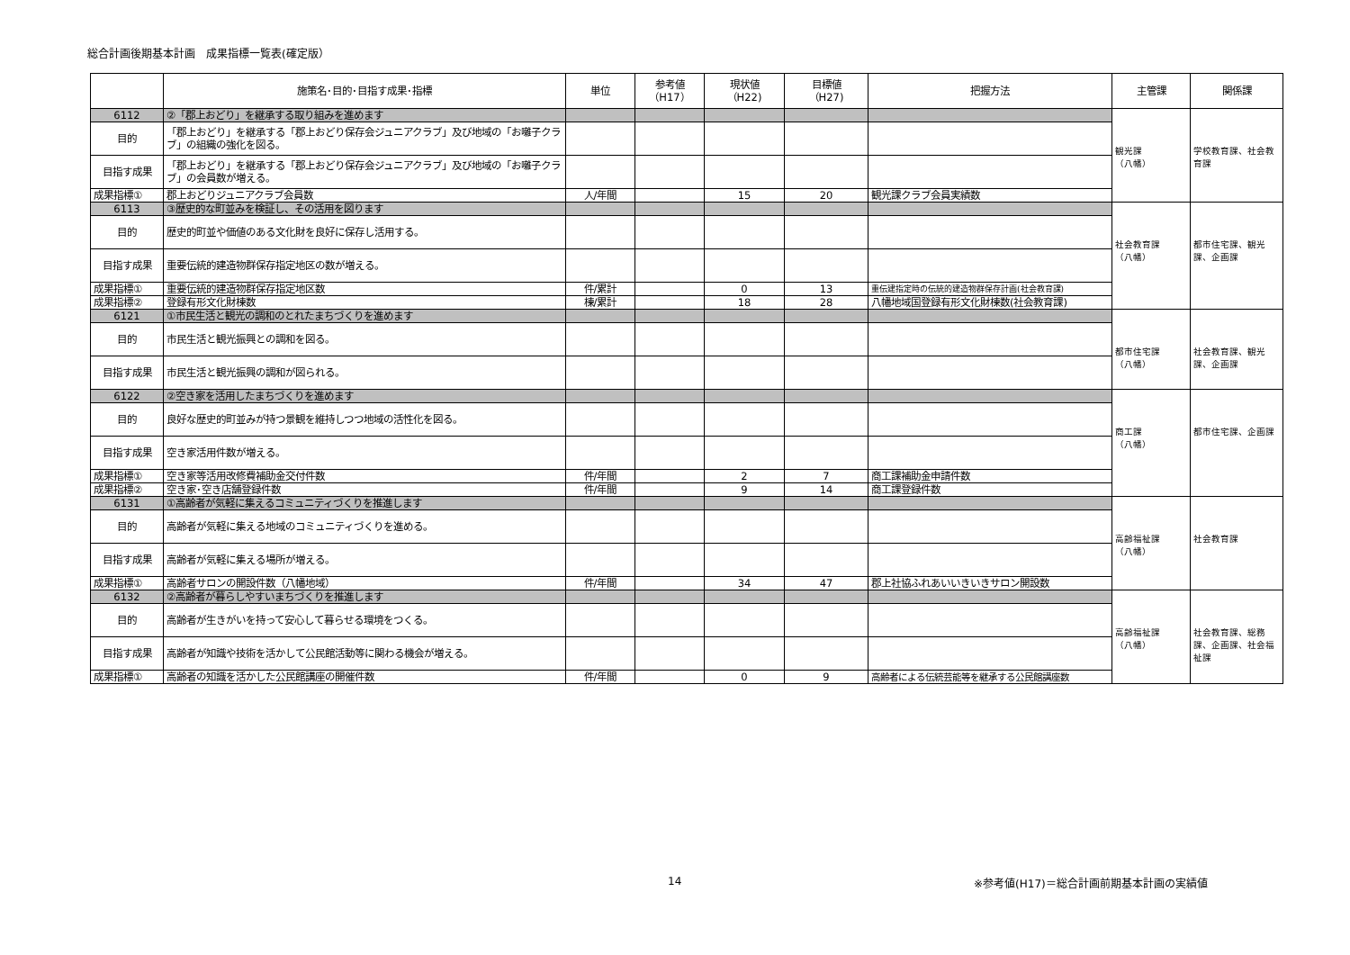総合計画後期基本計画　成果指標一覧表(確定版）
| | 施策名･目的･目指す成果･指標 | 単位 | 参考値 （H17） | 現状値 （H22) | 目標値 （H27) | 把握方法 | 主管課 | 関係課 |
| --- | --- | --- | --- | --- | --- | --- | --- | --- |
| 6112 | ②「郡上おどり」を継承する取り組みを進めます | | | | | | 観光課 （八幡） | 学校教育課、社会教育課 |
| 目的 | 「郡上おどり」を継承する「郡上おどり保存会ジュニアクラブ」及び地域の「お囃子クラブ」の組織の強化を図る。 | | | | | | | |
| 目指す成果 | 「郡上おどり」を継承する「郡上おどり保存会ジュニアクラブ」及び地域の「お囃子クラブ」の会員数が増える。 | | | | | | | |
| 成果指標① | 郡上おどりジュニアクラブ会員数 | 人/年間 | | 15 | 20 | 観光課クラブ会員実績数 | | |
| 6113 | ③歴史的な町並みを検証し、その活用を図ります | | | | | | 社会教育課 （八幡） | 都市住宅課、観光課、企画課 |
| 目的 | 歴史的町並や価値のある文化財を良好に保存し活用する。 | | | | | | | |
| 目指す成果 | 重要伝統的建造物群保存指定地区の数が増える。 | | | | | | | |
| 成果指標① | 重要伝統的建造物群保存指定地区数 | 件/累計 | | 0 | 13 | 重伝建指定時の伝統的建造物群保存計画(社会教育課) | | |
| 成果指標② | 登録有形文化財棟数 | 棟/累計 | | 18 | 28 | 八幡地域国登録有形文化財棟数(社会教育課) | | |
| 6121 | ①市民生活と観光の調和のとれたまちづくりを進めます | | | | | | 都市住宅課 （八幡） | 社会教育課、観光課、企画課 |
| 目的 | 市民生活と観光振興との調和を図る。 | | | | | | | |
| 目指す成果 | 市民生活と観光振興の調和が図られる。 | | | | | | | |
| 6122 | ②空き家を活用したまちづくりを進めます | | | | | | 商工課 （八幡） | 都市住宅課、企画課 |
| 目的 | 良好な歴史的町並みが持つ景観を維持しつつ地域の活性化を図る。 | | | | | | | |
| 目指す成果 | 空き家活用件数が増える。 | | | | | | | |
| 成果指標① | 空き家等活用改修費補助金交付件数 | 件/年間 | | 2 | 7 | 商工課補助金申請件数 | | |
| 成果指標② | 空き家･空き店舗登録件数 | 件/年間 | | 9 | 14 | 商工課登録件数 | | |
| 6131 | ①高齢者が気軽に集えるコミュニティづくりを推進します | | | | | | 高齢福祉課 （八幡） | 社会教育課 |
| 目的 | 高齢者が気軽に集える地域のコミュニティづくりを進める。 | | | | | | | |
| 目指す成果 | 高齢者が気軽に集える場所が増える。 | | | | | | | |
| 成果指標① | 高齢者サロンの開設件数（八幡地域） | 件/年間 | | 34 | 47 | 郡上社協ふれあいいきいきサロン開設数 | | |
| 6132 | ②高齢者が暮らしやすいまちづくりを推進します | | | | | | 高齢福祉課 （八幡） | 社会教育課、総務課、企画課、社会福祉課 |
| 目的 | 高齢者が生きがいを持って安心して暮らせる環境をつくる。 | | | | | | | |
| 目指す成果 | 高齢者が知識や技術を活かして公民館活動等に関わる機会が増える。 | | | | | | | |
| 成果指標① | 高齢者の知識を活かした公民館講座の開催件数 | 件/年間 | | 0 | 9 | 高齢者による伝統芸能等を継承する公民館講座数 | | |
14
※参考値(H17)＝総合計画前期基本計画の実績値